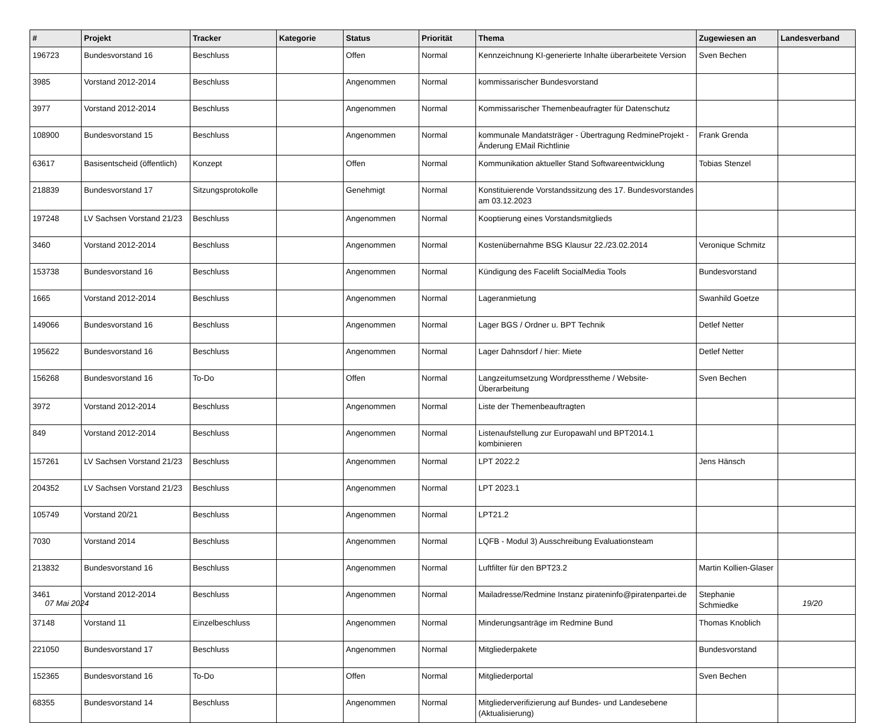| # | Projekt | Tracker | Kategorie | Status | Priorität | Thema | Zugewiesen an | Landesverband |
| --- | --- | --- | --- | --- | --- | --- | --- | --- |
| 196723 | Bundesvorstand 16 | Beschluss | | Offen | Normal | Kennzeichnung KI-generierte Inhalte überarbeitete Version | Sven Bechen | |
| 3985 | Vorstand 2012-2014 | Beschluss | | Angenommen | Normal | kommissarischer Bundesvorstand | | |
| 3977 | Vorstand 2012-2014 | Beschluss | | Angenommen | Normal | Kommissarischer Themenbeaufragter für Datenschutz | | |
| 108900 | Bundesvorstand 15 | Beschluss | | Angenommen | Normal | kommunale Mandatsträger - Übertragung RedmineProjekt - Änderung EMail Richtlinie | Frank Grenda | |
| 63617 | Basisentscheid (öffentlich) | Konzept | | Offen | Normal | Kommunikation aktueller Stand Softwareentwicklung | Tobias Stenzel | |
| 218839 | Bundesvorstand 17 | Sitzungsprotokolle | | Genehmigt | Normal | Konstituierende Vorstandssitzung des 17. Bundesvorstandes am 03.12.2023 | | |
| 197248 | LV Sachsen Vorstand 21/23 | Beschluss | | Angenommen | Normal | Kooptierung eines Vorstandsmitglieds | | |
| 3460 | Vorstand 2012-2014 | Beschluss | | Angenommen | Normal | Kostenübernahme BSG Klausur 22./23.02.2014 | Veronique Schmitz | |
| 153738 | Bundesvorstand 16 | Beschluss | | Angenommen | Normal | Kündigung des Facelift SocialMedia Tools | Bundesvorstand | |
| 1665 | Vorstand 2012-2014 | Beschluss | | Angenommen | Normal | Lageranmietung | Swanhild Goetze | |
| 149066 | Bundesvorstand 16 | Beschluss | | Angenommen | Normal | Lager BGS / Ordner u. BPT Technik | Detlef Netter | |
| 195622 | Bundesvorstand 16 | Beschluss | | Angenommen | Normal | Lager Dahnsdorf / hier: Miete | Detlef Netter | |
| 156268 | Bundesvorstand 16 | To-Do | | Offen | Normal | Langzeitumsetzung Wordpresstheme / Website-Überarbeitung | Sven Bechen | |
| 3972 | Vorstand 2012-2014 | Beschluss | | Angenommen | Normal | Liste der Themenbeauftragten | | |
| 849 | Vorstand 2012-2014 | Beschluss | | Angenommen | Normal | Listenaufstellung zur Europawahl und BPT2014.1 kombinieren | | |
| 157261 | LV Sachsen Vorstand 21/23 | Beschluss | | Angenommen | Normal | LPT 2022.2 | Jens Hänsch | |
| 204352 | LV Sachsen Vorstand 21/23 | Beschluss | | Angenommen | Normal | LPT 2023.1 | | |
| 105749 | Vorstand 20/21 | Beschluss | | Angenommen | Normal | LPT21.2 | | |
| 7030 | Vorstand 2014 | Beschluss | | Angenommen | Normal | LQFB - Modul 3) Ausschreibung Evaluationsteam | | |
| 213832 | Bundesvorstand 16 | Beschluss | | Angenommen | Normal | Luftfilter für den BPT23.2 | Martin Kollien-Glaser | |
| 3461 | Vorstand 2012-2014 | Beschluss | | Angenommen | Normal | Mailadresse/Redmine Instanz pirateninfo@piratenpartei.de | Stephanie Schmiedke | |
| 37148 | Vorstand 11 | Einzelbeschluss | | Angenommen | Normal | Minderungsanträge im Redmine Bund | Thomas Knoblich | |
| 221050 | Bundesvorstand 17 | Beschluss | | Angenommen | Normal | Mitgliederpakete | Bundesvorstand | |
| 152365 | Bundesvorstand 16 | To-Do | | Offen | Normal | Mitgliederportal | Sven Bechen | |
| 68355 | Bundesvorstand 14 | Beschluss | | Angenommen | Normal | Mitgliederverifizierung auf Bundes- und Landesebene (Aktualisierung) | | |
07 Mai 2024 19/20